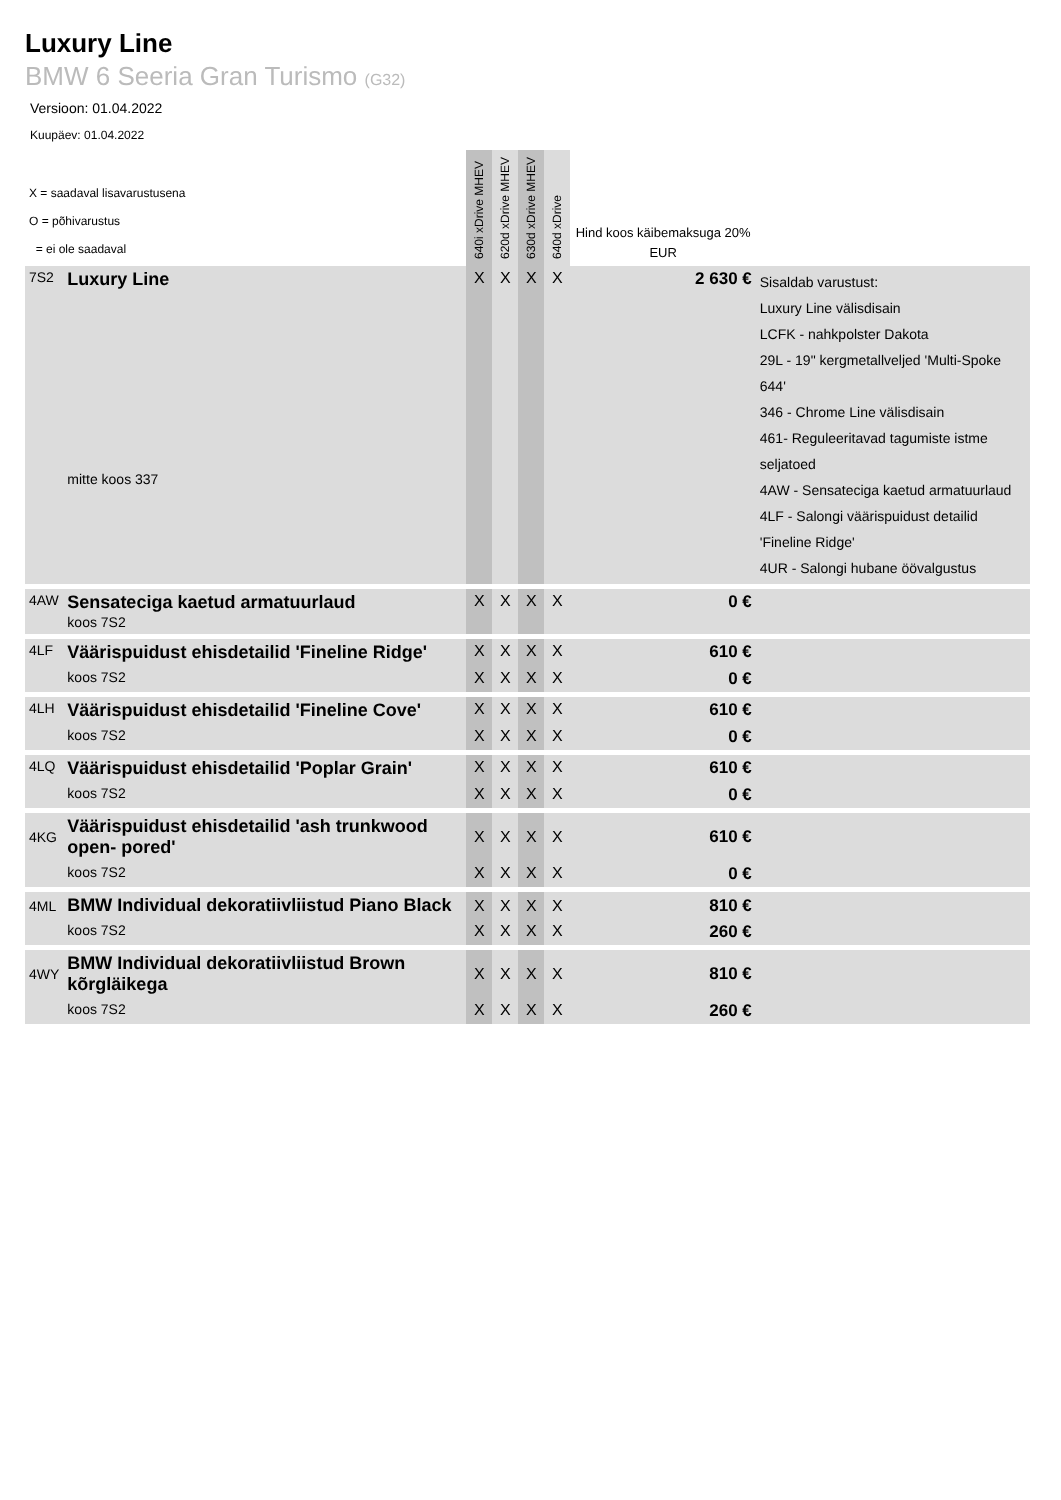Luxury Line
BMW 6 Seeria Gran Turismo (G32)
Versioon: 01.04.2022
Kuupäev: 01.04.2022
| X = saadaval lisavarustusena O = põhivarustus = ei ole saadaval | | 640i xDrive MHEV | 620d xDrive MHEV | 630d xDrive MHEV | 640d xDrive | Hind koos käibemaksuga 20% EUR | |
| --- | --- | --- | --- | --- | --- | --- | --- |
| 7S2 | Luxury Line mitte koos 337 | X | X | X | X | 2 630 € | Sisaldab varustust: Luxury Line välisdisain LCFK - nahkpolster Dakota 29L - 19" kergmetallveljed 'Multi-Spoke 644' 346 - Chrome Line välisdisain 461- Reguleeritavad tagumiste istme seljatoed 4AW - Sensateciga kaetud armatuurlaud 4LF - Salongi väärispuidust detailid 'Fineline Ridge' 4UR - Salongi hubane öövalgustus |
| 4AW | Sensateciga kaetud armatuurlaud koos 7S2 | X | X | X | X | 0 € | |
| 4LF | Väärispuidust ehisdetailid 'Fineline Ridge' | X | X | X | X | 610 € | |
| | koos 7S2 | X | X | X | X | 0 € | |
| 4LH | Väärispuidust ehisdetailid 'Fineline Cove' | X | X | X | X | 610 € | |
| | koos 7S2 | X | X | X | X | 0 € | |
| 4LQ | Väärispuidust ehisdetailid 'Poplar Grain' | X | X | X | X | 610 € | |
| | koos 7S2 | X | X | X | X | 0 € | |
| 4KG | Väärispuidust ehisdetailid 'ash trunkwood open- pored' | X | X | X | X | 610 € | |
| | koos 7S2 | X | X | X | X | 0 € | |
| 4ML | BMW Individual dekoratiivliistud Piano Black | X | X | X | X | 810 € | |
| | koos 7S2 | X | X | X | X | 260 € | |
| 4WY | BMW Individual dekoratiivliistud Brown kõrgläikega | X | X | X | X | 810 € | |
| | koos 7S2 | X | X | X | X | 260 € | |